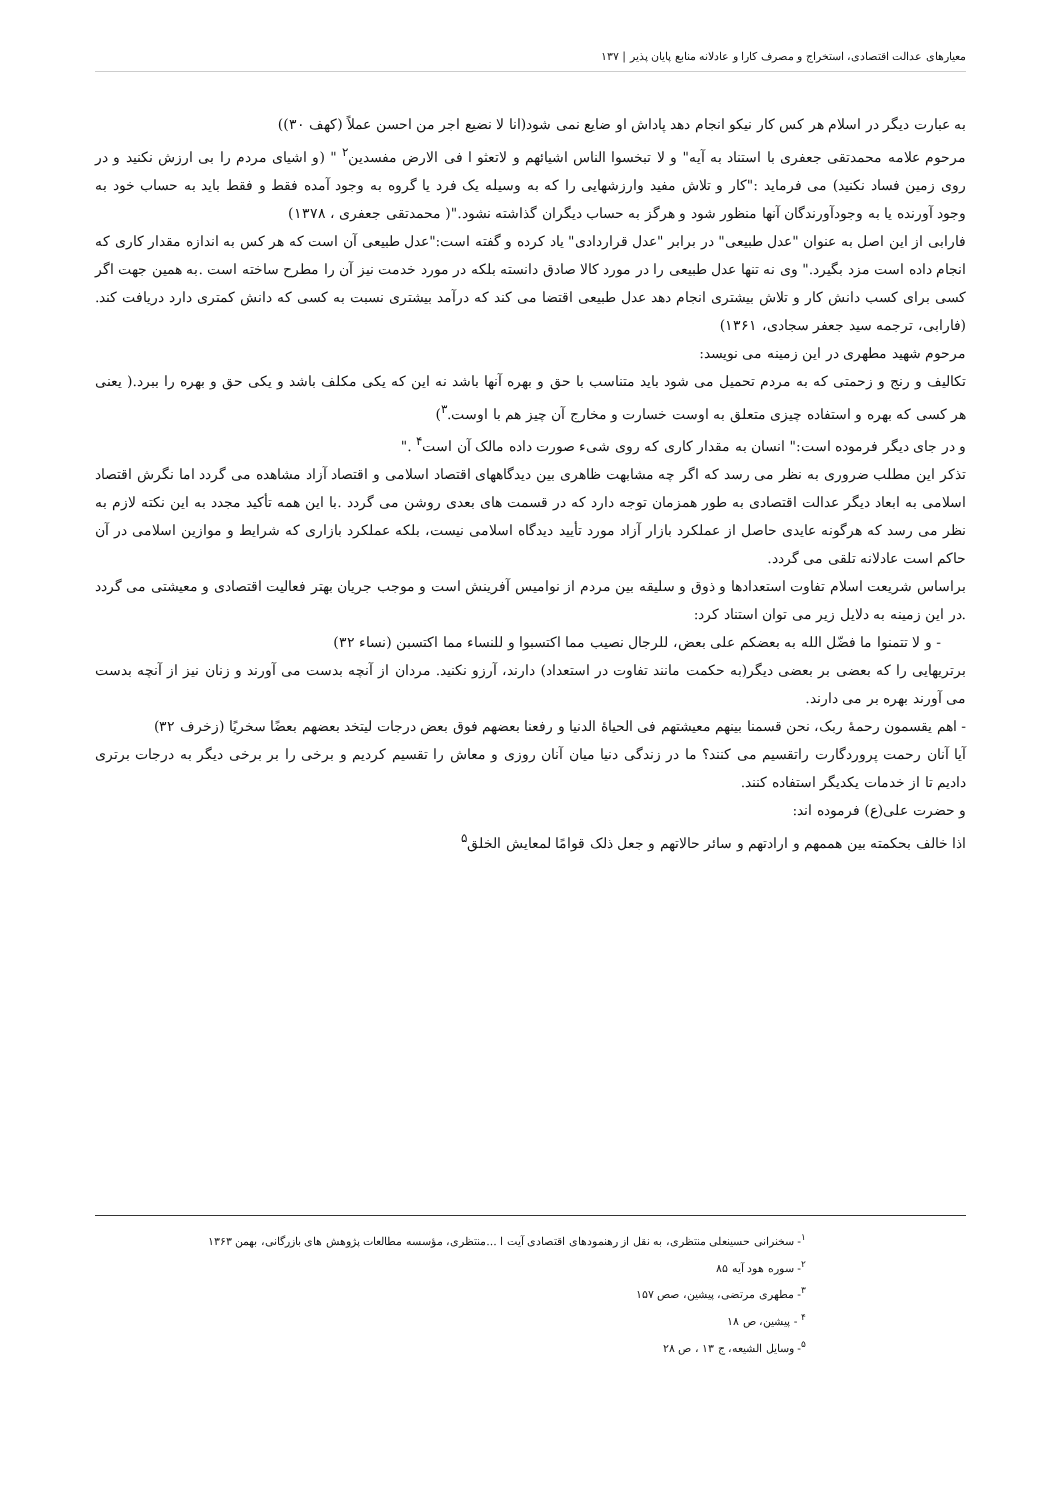معیارهای عدالت اقتصادی، استخراج و مصرف کارا و عادلانه منابع پایان پذیر | ۱۳۷
به عبارت دیگر در اسلام هر کس کار نیکو انجام دهد پاداش او ضایع نمی شود(انا لا نضیع اجر من احسن عملاً (کهف ۳۰))
مرحوم علامه محمدتقی جعفری با استناد به آیه" و لا تبخسوا الناس اشیائهم و لاتعثو ا فی الارض مفسدین<sup>۲</sup> " (و اشیای مردم را بی ارزش نکنید و در روی زمین فساد نکنید) می فرماید :"کار و تلاش مفید وارزشهایی را که به وسیله یک فرد یا گروه به وجود آمده فقط و فقط باید به حساب خود به وجود آورنده یا به وجودآورندگان آنها منظور شود و هرگز به حساب دیگران گذاشته نشود."( محمدتقی جعفری ، ۱۳۷۸)
فارابی از این اصل به عنوان "عدل طبیعی" در برابر "عدل قراردادی" یاد کرده و گفته است:"عدل طبیعی آن است که هر کس به اندازه مقدار کاری که انجام داده است مزد بگیرد." وی نه تنها عدل طبیعی را در مورد کالا صادق دانسته بلکه در مورد خدمت نیز آن را مطرح ساخته است .به همین جهت اگر کسی برای کسب دانش کار و تلاش بیشتری انجام دهد عدل طبیعی اقتضا می کند که درآمد بیشتری نسبت به کسی که دانش کمتری دارد دریافت کند. (فارابی، ترجمه سید جعفر سجادی، ۱۳۶۱)
مرحوم شهید مطهری در این زمینه می نویسد:
تکالیف و رنج و زحمتی که به مردم تحمیل می شود باید متناسب با حق و بهره آنها باشد نه این که یکی مکلف باشد و یکی حق و بهره را ببرد.( یعنی هر کسی که بهره و استفاده چیزی متعلق به اوست خسارت و مخارج آن چیز هم با اوست.<sup>۳</sup>)
و در جای دیگر فرموده است:" انسان به مقدار کاری که روی شیء صورت داده مالک آن است<sup>۴</sup> ."
تذکر این مطلب ضروری به نظر می رسد که اگر چه مشابهت ظاهری بین دیدگاههای اقتصاد اسلامی و اقتصاد آزاد مشاهده می گردد اما نگرش اقتصاد اسلامی به ابعاد دیگر عدالت اقتصادی به طور همزمان توجه دارد که در قسمت های بعدی روشن می گردد .با این همه تأکید مجدد به این نکته لازم به نظر می رسد که هرگونه عایدی حاصل از عملکرد بازار آزاد مورد تأیید دیدگاه اسلامی نیست، بلکه عملکرد بازاری که شرایط و موازین اسلامی در آن حاکم است عادلانه تلقی می گردد.
براساس شریعت اسلام تفاوت استعدادها و ذوق و سلیقه بین مردم از نوامیس آفرینش است و موجب جریان بهتر فعالیت اقتصادی و معیشتی می گردد .در این زمینه به دلایل زیر می توان استناد کرد:
- و لا تتمنوا ما فضّل الله به بعضکم علی بعض، للرجال نصیب مما اکتسبوا و للنساء مما اکتسبن (نساء ۳۲)
برتریهایی را که بعضی بر بعضی دیگر(به حکمت مانند تفاوت در استعداد) دارند، آرزو نکنید. مردان از آنچه بدست می آورند و زنان نیز از آنچه بدست می آورند بهره بر می دارند.
- اهم یقسمون رحمهٔ ربک، نحن قسمنا بینهم معیشتهم فی الحیاهٔ الدنیا و رفعنا بعضهم فوق بعض درجات لیتخد بعضهم بعضًا سخریًا (زخرف ۳۲)
آیا آنان رحمت پروردگارت راتقسیم می کنند؟ ما در زندگی دنیا میان آنان روزی و معاش را تقسیم کردیم و برخی را بر برخی دیگر به درجات برتری دادیم تا از خدمات یکدیگر استفاده کنند.
و حضرت علی(ع) فرموده اند:
اذا خالف بحکمته بین هممهم و ارادتهم و سائر حالاتهم و جعل ذلک قوامًا لمعایش الخلق<sup>۵</sup>
<sup>۱</sup>- سخنرانی حسینعلی منتظری، به نقل از رهنمودهای اقتصادی آیت ا ...منتظری، مؤسسه مطالعات پژوهش های بازرگانی، بهمن ۱۳۶۳
<sup>۲</sup>- سوره هود آیه ۸۵
<sup>۳</sup>- مطهری مرتضی، پیشین، صص ۱۵۷
<sup>۴</sup> - پیشین، ص ۱۸
<sup>۵</sup>- وسایل الشیعه، ج ۱۳ ، ص ۲۸